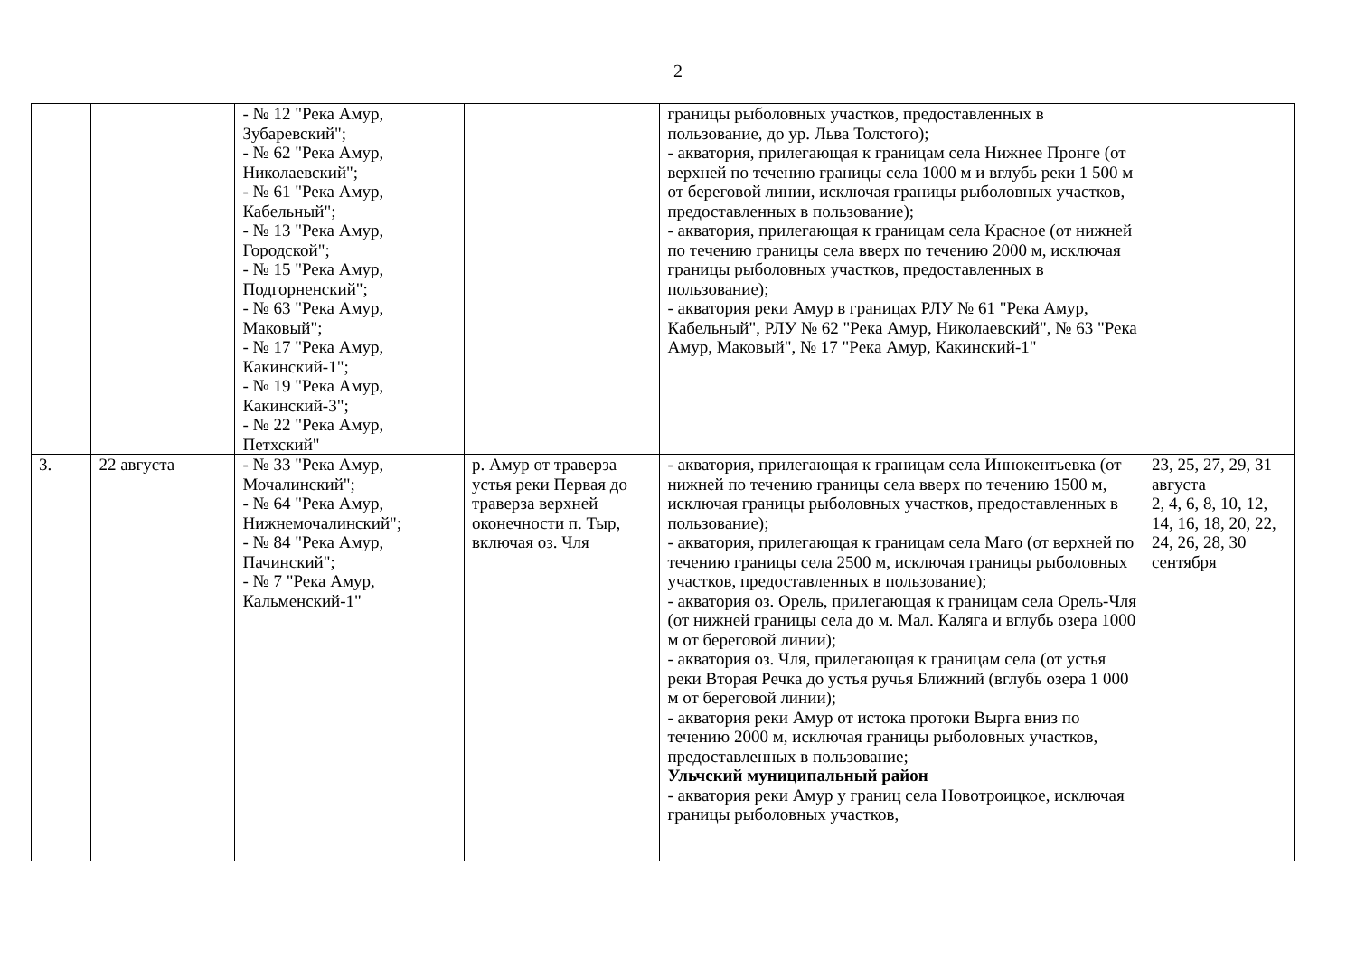2
| | | - № 12 "Река Амур, Зубаревский"; - № 62 "Река Амур, Николаевский"; - № 61 "Река Амур, Кабельный"; - № 13 "Река Амур, Городской"; - № 15 "Река Амур, Подгорненский"; - № 63 "Река Амур, Маковый"; - № 17 "Река Амур, Какинский-1"; - № 19 "Река Амур, Какинский-3"; - № 22 "Река Амур, Петхский" | | границы рыболовных участков, предоставленных в пользование, до ур. Льва Толстого); - акватория, прилегающая к границам села Нижнее Пронге (от верхней по течению границы села 1000 м и вглубь реки 1 500 м от береговой линии, исключая границы рыболовных участков, предоставленных в пользование); - акватория, прилегающая к границам села Красное (от нижней по течению границы села вверх по течению 2000 м, исключая границы рыболовных участков, предоставленных в пользование); - акватория реки Амур в границах РЛУ № 61 "Река Амур, Кабельный", РЛУ № 62 "Река Амур, Николаевский", № 63 "Река Амур, Маковый", № 17 "Река Амур, Какинский-1" | |
| 3. | 22 августа | - № 33 "Река Амур, Мочалинский"; - № 64 "Река Амур, Нижнемочалинский"; - № 84 "Река Амур, Пачинский"; - № 7 "Река Амур, Кальменский-1" | р. Амур от траверза устья реки Первая до траверза верхней оконечности п. Тыр, включая оз. Чля | - акватория, прилегающая к границам села Иннокентьевка (от нижней по течению границы села вверх по течению 1500 м, исключая границы рыболовных участков, предоставленных в пользование); - акватория, прилегающая к границам села Маго (от верхней по течению границы села 2500 м, исключая границы рыболовных участков, предоставленных в пользование); - акватория оз. Орель, прилегающая к границам села Орель-Чля (от нижней границы села до м. Мал. Каляга и вглубь озера 1000 м от береговой линии); - акватория оз. Чля, прилегающая к границам села (от устья реки Вторая Речка до устья ручья Ближний (вглубь озера 1 000 м от береговой линии); - акватория реки Амур от истока протоки Вырга вниз по течению 2000 м, исключая границы рыболовных участков, предоставленных в пользование; Ульчский муниципальный район - акватория реки Амур у границ села Новотроицкое, исключая границы рыболовных участков, | 23, 25, 27, 29, 31 августа 2, 4, 6, 8, 10, 12, 14, 16, 18, 20, 22, 24, 26, 28, 30 сентября |